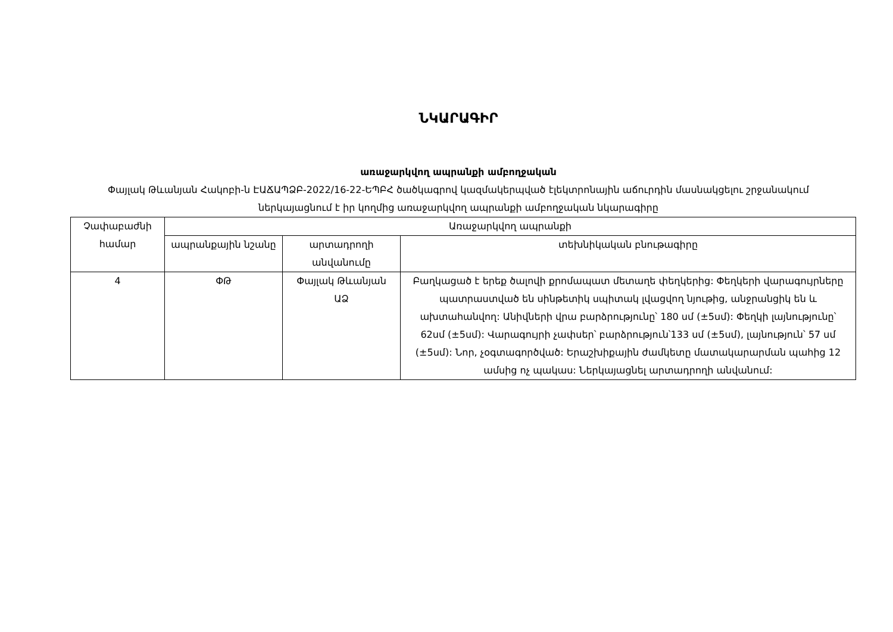ՆԿԱՐԱԳԻՐ
առաջարկվող ապրանքի ամբողջական
Փայլակ Թևանյան Հակոբի-ն ԷԱՃԱՊՁԲ-2022/16-22-ԵՊԲՀ ծածկագրով կազմակերպված էլեկտրոնային աճուրդին մասնակցելու շրջանակում ներկայացնում է իր կողմից առաջարկվող ապրանքի ամբողջական նկարագիրը
| Չափաբաժնի համար | Առաջարկվող ապրանքի | | |
| --- | --- | --- | --- |
| | ապրանքային նշանը | արտադրողի անվանումը | տեխնիկական բնութագիրը |
| 4 | ՓԹ | Փայլակ Թևանյան ԱՁ | Բաղկացած է երեք ծալովի քրոմապատ մետաղե փեղկերից: Փեղկերի վարագույրները պատրաստված են սինթետիկ սպիտակ լվացվող նյութից, անջրանցիկ են և ախտահանվող: Անիվների վրա բարձրությունը՝ 180 սմ (±5սմ): Փեղկի լայնությունը՝ 62սմ (±5սմ): Վարագույրի չափսեր՝ բարձրություն՝133 սմ (±5սմ), լայնություն՝ 57 սմ (±5սմ): Նոր, չօգտագործված: Երաշխիքային ժամկետը մատակարարման պահից 12 ամսից ոչ պակաս: Ներկայացնել արտադրողի անվանում: |